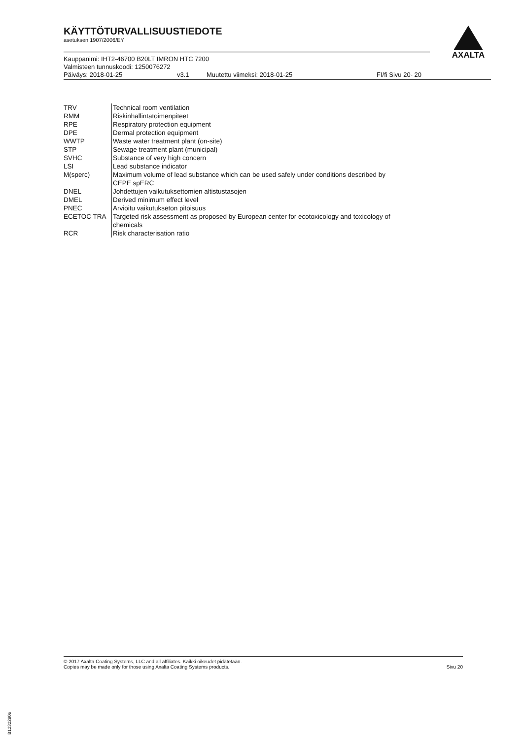KÄYTTÖTURVALLISUUSTIEDOTE
asetuksen 1907/2006/EY
Kauppanimi: IHT2-46700 B20LT IMRON HTC 7200
Valmisteen tunnuskoodi: 1250076272
Päiväys: 2018-01-25 v3.1 Muutettu viimeksi: 2018-01-25 FI/fi Sivu 20- 20
AXALTA
| TRV | Technical room ventilation |
| RMM | Riskinhallintatoimenpiteet |
| RPE | Respiratory protection equipment |
| DPE | Dermal protection equipment |
| WWTP | Waste water treatment plant (on-site) |
| STP | Sewage treatment plant (municipal) |
| SVHC | Substance of very high concern |
| LSI | Lead substance indicator |
| M(sperc) | Maximum volume of lead substance which can be used safely under conditions described by CEPE spERC |
| DNEL | Johdettujen vaikutuksettomien altistustasojen |
| DMEL | Derived minimum effect level |
| PNEC | Arvioitu vaikutukseton pitoisuus |
| ECETOC TRA | Targeted risk assessment as proposed by European center for ecotoxicology and toxicology of chemicals |
| RCR | Risk characterisation ratio |
© 2017 Axalta Coating Systems, LLC and all affiliates. Kaikki oikeudet pidätetään.
Copies may be made only for those using Axalta Coating Systems products.
Sivu 20
B12322806